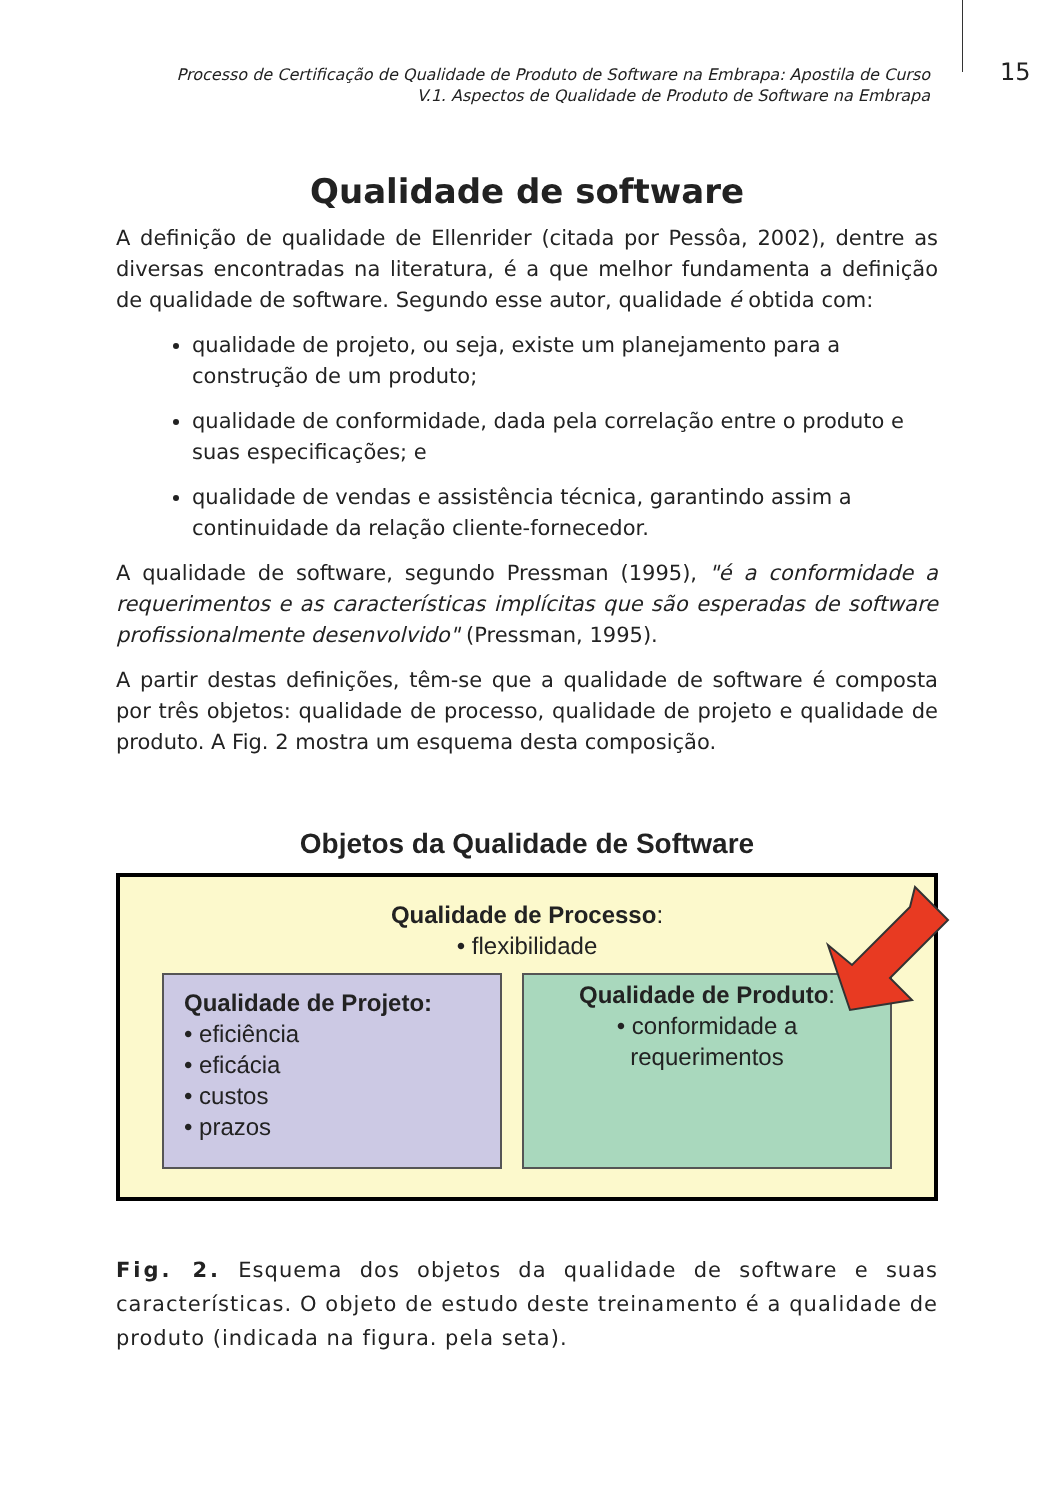Processo de Certificação de Qualidade de Produto de Software na Embrapa: Apostila de Curso
V.1. Aspectos de Qualidade de Produto de Software na Embrapa
15
Qualidade de software
A definição de qualidade de Ellenrider (citada por Pessôa, 2002), dentre as diversas encontradas na literatura, é a que melhor fundamenta a definição de qualidade de software. Segundo esse autor, qualidade é obtida com:
qualidade de projeto, ou seja, existe um planejamento para a construção de um produto;
qualidade de conformidade, dada pela correlação entre o produto e suas especificações; e
qualidade de vendas e assistência técnica, garantindo assim a continuidade da relação cliente-fornecedor.
A qualidade de software, segundo Pressman (1995), "é a conformidade a requerimentos e as características implícitas que são esperadas de software profissionalmente desenvolvido" (Pressman, 1995).
A partir destas definições, têm-se que a qualidade de software é composta por três objetos: qualidade de processo, qualidade de projeto e qualidade de produto. A Fig. 2 mostra um esquema desta composição.
Objetos da Qualidade de Software
Qualidade de Processo:
• flexibilidade
Qualidade de Projeto:
• eficiência
• eficácia
• custos
• prazos
Qualidade de Produto:
• conformidade a
requerimentos
Fig. 2. Esquema dos objetos da qualidade de software e suas características. O objeto de estudo deste treinamento é a qualidade de produto (indicada na figura. pela seta).